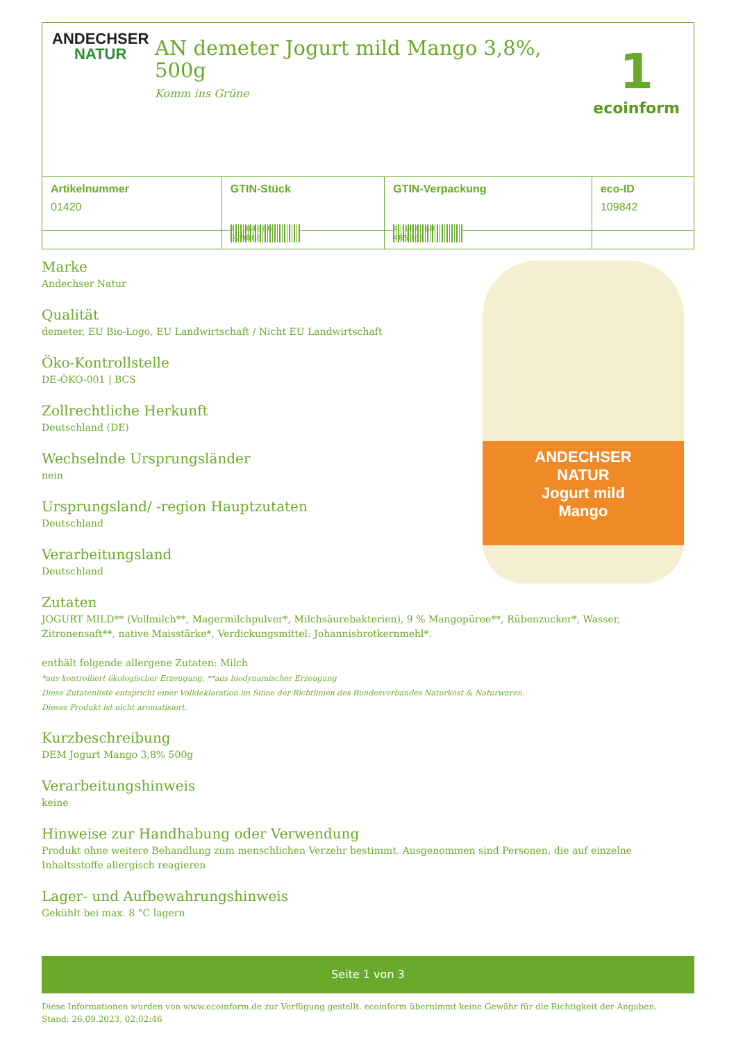ANDECHSER
NATUR
AN demeter Jogurt mild Mango 3,8%, 500g
Komm ins Grüne
1
ecoinform
| Artikelnummer | GTIN-Stück | GTIN-Verpackung | eco-ID |
| --- | --- | --- | --- |
| 01420 | 4 104060 029066 | 4 104060 485268 | 109842 |
Marke
Andechser Natur
Qualität
demeter, EU Bio-Logo, EU Landwirtschaft / Nicht EU Landwirtschaft
Öko-Kontrollstelle
DE-ÖKO-001 | BCS
Zollrechtliche Herkunft
Deutschland (DE)
Wechselnde Ursprungsländer
nein
Ursprungsland/ -region Hauptzutaten
Deutschland
Verarbeitungsland
Deutschland
Zutaten
JOGURT MILD** (Vollmilch**, Magermilchpulver*, Milchsäurebakterien), 9 % Mangopüree**, Rübenzucker*, Wasser, Zitronensaft**, native Maisstärke*, Verdickungsmittel: Johannisbrotkernmehl*.
enthält folgende allergene Zutaten: Milch
*aus kontrolliert ökologischer Erzeugung, **aus biodynamischer Erzeugung
Diese Zutatenliste entspricht einer Volldeklaration im Sinne der Richtlinien des Bundesverbandes Naturkost & Naturwaren.
Dieses Produkt ist nicht aromatisiert.
Kurzbeschreibung
DEM Jogurt Mango 3,8% 500g
Verarbeitungshinweis
keine
Hinweise zur Handhabung oder Verwendung
Produkt ohne weitere Behandlung zum menschlichen Verzehr bestimmt. Ausgenommen sind Personen, die auf einzelne Inhaltsstoffe allergisch reagieren
Lager- und Aufbewahrungshinweis
Gekühlt bei max. 8 °C lagern
ANDECHSER
NATUR
Jogurt mild
Mango
Seite 1 von 3
Diese Informationen wurden von www.ecoinform.de zur Verfügung gestellt. ecoinform übernimmt keine Gewähr für die Richtigkeit der Angaben.
Stand: 26.09.2023, 02:02:46